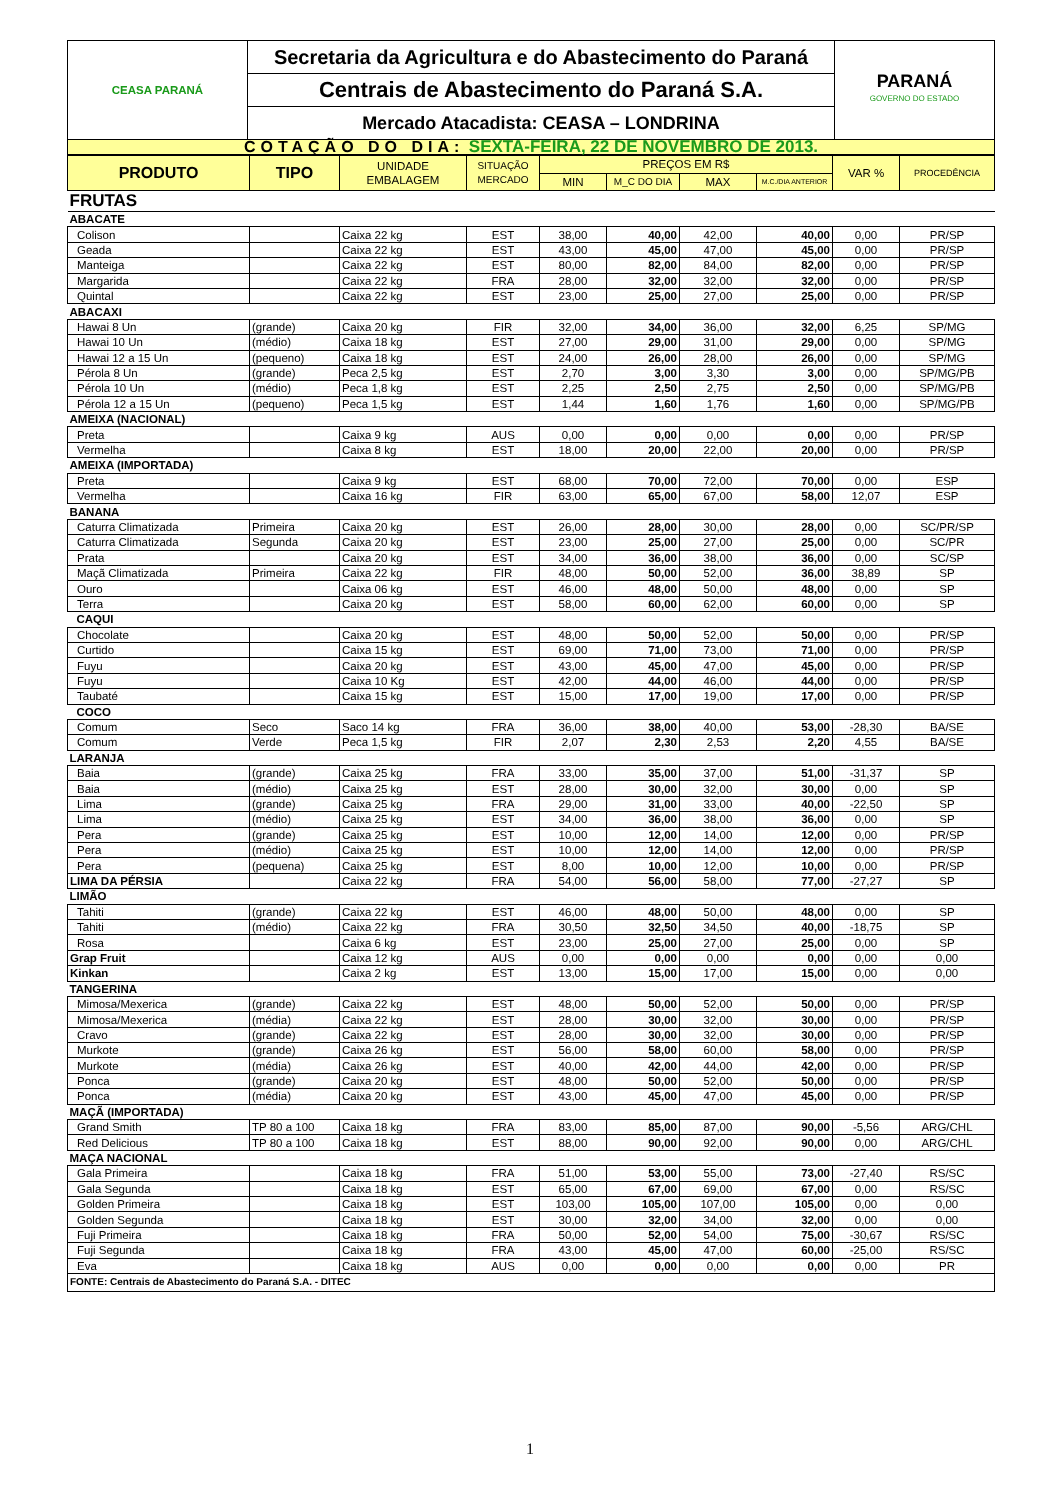| CEASA PARANÁ | Secretaria da Agricultura e do Abastecimento do Paraná | PARANÁ GOVERNO DO ESTADO |
| | Centrais de Abastecimento do Paraná S.A. | |
| | Mercado Atacadista: CEASA – LONDRINA | |
| COTAÇÃO DO DIA: SEXTA-FEIRA, 22 DE NOVEMBRO DE 2013. | | |
| PRODUTO | TIPO | UNIDADE EMBALAGEM | SITUAÇÃO MERCADO | PREÇOS EM R$ | | | | VAR % | PROCEDÊNCIA |
| --- | --- | --- | --- | --- | --- | --- | --- | --- | --- |
| | | | | MIN | M_C DO DIA | MAX | M.C./DIA ANTERIOR | | |
| FRUTAS | | | | | | | | | |
| ABACATE | | | | | | | | | |
| Colison | | Caixa 22 kg | EST | 38,00 | 40,00 | 42,00 | 40,00 | 0,00 | PR/SP |
| Geada | | Caixa 22 kg | EST | 43,00 | 45,00 | 47,00 | 45,00 | 0,00 | PR/SP |
| Manteiga | | Caixa 22 kg | EST | 80,00 | 82,00 | 84,00 | 82,00 | 0,00 | PR/SP |
| Margarida | | Caixa 22 kg | FRA | 28,00 | 32,00 | 32,00 | 32,00 | 0,00 | PR/SP |
| Quintal | | Caixa 22 kg | EST | 23,00 | 25,00 | 27,00 | 25,00 | 0,00 | PR/SP |
| ABACAXI | | | | | | | | | |
| Hawai 8 Un | (grande) | Caixa 20 kg | FIR | 32,00 | 34,00 | 36,00 | 32,00 | 6,25 | SP/MG |
| Hawai 10 Un | (médio) | Caixa 18 kg | EST | 27,00 | 29,00 | 31,00 | 29,00 | 0,00 | SP/MG |
| Hawai 12 a 15 Un | (pequeno) | Caixa 18 kg | EST | 24,00 | 26,00 | 28,00 | 26,00 | 0,00 | SP/MG |
| Pérola 8 Un | (grande) | Peca 2,5 kg | EST | 2,70 | 3,00 | 3,30 | 3,00 | 0,00 | SP/MG/PB |
| Pérola 10 Un | (médio) | Peca 1,8 kg | EST | 2,25 | 2,50 | 2,75 | 2,50 | 0,00 | SP/MG/PB |
| Pérola 12 a 15 Un | (pequeno) | Peca 1,5 kg | EST | 1,44 | 1,60 | 1,76 | 1,60 | 0,00 | SP/MG/PB |
| AMEIXA (NACIONAL) | | | | | | | | | |
| Preta | | Caixa 9 kg | AUS | 0,00 | 0,00 | 0,00 | 0,00 | 0,00 | PR/SP |
| Vermelha | | Caixa 8 kg | EST | 18,00 | 20,00 | 22,00 | 20,00 | 0,00 | PR/SP |
| AMEIXA (IMPORTADA) | | | | | | | | | |
| Preta | | Caixa 9 kg | EST | 68,00 | 70,00 | 72,00 | 70,00 | 0,00 | ESP |
| Vermelha | | Caixa 16 kg | FIR | 63,00 | 65,00 | 67,00 | 58,00 | 12,07 | ESP |
| BANANA | | | | | | | | | |
| Caturra Climatizada | Primeira | Caixa 20 kg | EST | 26,00 | 28,00 | 30,00 | 28,00 | 0,00 | SC/PR/SP |
| Caturra Climatizada | Segunda | Caixa 20 kg | EST | 23,00 | 25,00 | 27,00 | 25,00 | 0,00 | SC/PR |
| Prata | | Caixa 20 kg | EST | 34,00 | 36,00 | 38,00 | 36,00 | 0,00 | SC/SP |
| Maçã Climatizada | Primeira | Caixa 22 kg | FIR | 48,00 | 50,00 | 52,00 | 36,00 | 38,89 | SP |
| Ouro | | Caixa 06 kg | EST | 46,00 | 48,00 | 50,00 | 48,00 | 0,00 | SP |
| Terra | | Caixa 20 kg | EST | 58,00 | 60,00 | 62,00 | 60,00 | 0,00 | SP |
| CAQUI | | | | | | | | | |
| Chocolate | | Caixa 20 kg | EST | 48,00 | 50,00 | 52,00 | 50,00 | 0,00 | PR/SP |
| Curtido | | Caixa 15 kg | EST | 69,00 | 71,00 | 73,00 | 71,00 | 0,00 | PR/SP |
| Fuyu | | Caixa 20 kg | EST | 43,00 | 45,00 | 47,00 | 45,00 | 0,00 | PR/SP |
| Fuyu | | Caixa 10 Kg | EST | 42,00 | 44,00 | 46,00 | 44,00 | 0,00 | PR/SP |
| Taubaté | | Caixa 15 kg | EST | 15,00 | 17,00 | 19,00 | 17,00 | 0,00 | PR/SP |
| COCO | | | | | | | | | |
| Comum | Seco | Saco 14 kg | FRA | 36,00 | 38,00 | 40,00 | 53,00 | -28,30 | BA/SE |
| Comum | Verde | Peca 1,5 kg | FIR | 2,07 | 2,30 | 2,53 | 2,20 | 4,55 | BA/SE |
| LARANJA | | | | | | | | | |
| Baia | (grande) | Caixa 25 kg | FRA | 33,00 | 35,00 | 37,00 | 51,00 | -31,37 | SP |
| Baia | (médio) | Caixa 25 kg | EST | 28,00 | 30,00 | 32,00 | 30,00 | 0,00 | SP |
| Lima | (grande) | Caixa 25 kg | FRA | 29,00 | 31,00 | 33,00 | 40,00 | -22,50 | SP |
| Lima | (médio) | Caixa 25 kg | EST | 34,00 | 36,00 | 38,00 | 36,00 | 0,00 | SP |
| Pera | (grande) | Caixa 25 kg | EST | 10,00 | 12,00 | 14,00 | 12,00 | 0,00 | PR/SP |
| Pera | (médio) | Caixa 25 kg | EST | 10,00 | 12,00 | 14,00 | 12,00 | 0,00 | PR/SP |
| Pera | (pequena) | Caixa 25 kg | EST | 8,00 | 10,00 | 12,00 | 10,00 | 0,00 | PR/SP |
| LIMA DA PÉRSIA | | Caixa 22 kg | FRA | 54,00 | 56,00 | 58,00 | 77,00 | -27,27 | SP |
| LIMÃO | | | | | | | | | |
| Tahiti | (grande) | Caixa 22 kg | EST | 46,00 | 48,00 | 50,00 | 48,00 | 0,00 | SP |
| Tahiti | (médio) | Caixa 22 kg | FRA | 30,50 | 32,50 | 34,50 | 40,00 | -18,75 | SP |
| Rosa | | Caixa 6 kg | EST | 23,00 | 25,00 | 27,00 | 25,00 | 0,00 | SP |
| Grap Fruit | | Caixa 12 kg | AUS | 0,00 | 0,00 | 0,00 | 0,00 | 0,00 | 0,00 |
| Kinkan | | Caixa 2 kg | EST | 13,00 | 15,00 | 17,00 | 15,00 | 0,00 | 0,00 |
| TANGERINA | | | | | | | | | |
| Mimosa/Mexerica | (grande) | Caixa 22 kg | EST | 48,00 | 50,00 | 52,00 | 50,00 | 0,00 | PR/SP |
| Mimosa/Mexerica | (média) | Caixa 22 kg | EST | 28,00 | 30,00 | 32,00 | 30,00 | 0,00 | PR/SP |
| Cravo | (grande) | Caixa 22 kg | EST | 28,00 | 30,00 | 32,00 | 30,00 | 0,00 | PR/SP |
| Murkote | (grande) | Caixa 26 kg | EST | 56,00 | 58,00 | 60,00 | 58,00 | 0,00 | PR/SP |
| Murkote | (média) | Caixa 26 kg | EST | 40,00 | 42,00 | 44,00 | 42,00 | 0,00 | PR/SP |
| Ponca | (grande) | Caixa 20 kg | EST | 48,00 | 50,00 | 52,00 | 50,00 | 0,00 | PR/SP |
| Ponca | (média) | Caixa 20 kg | EST | 43,00 | 45,00 | 47,00 | 45,00 | 0,00 | PR/SP |
| MAÇÃ (IMPORTADA) | | | | | | | | | |
| Grand Smith | TP 80 a 100 | Caixa 18 kg | FRA | 83,00 | 85,00 | 87,00 | 90,00 | -5,56 | ARG/CHL |
| Red Delicious | TP 80 a 100 | Caixa 18 kg | EST | 88,00 | 90,00 | 92,00 | 90,00 | 0,00 | ARG/CHL |
| MAÇA NACIONAL | | | | | | | | | |
| Gala Primeira | | Caixa 18 kg | FRA | 51,00 | 53,00 | 55,00 | 73,00 | -27,40 | RS/SC |
| Gala Segunda | | Caixa 18 kg | EST | 65,00 | 67,00 | 69,00 | 67,00 | 0,00 | RS/SC |
| Golden Primeira | | Caixa 18 kg | EST | 103,00 | 105,00 | 107,00 | 105,00 | 0,00 | 0,00 |
| Golden Segunda | | Caixa 18 kg | EST | 30,00 | 32,00 | 34,00 | 32,00 | 0,00 | 0,00 |
| Fuji Primeira | | Caixa 18 kg | FRA | 50,00 | 52,00 | 54,00 | 75,00 | -30,67 | RS/SC |
| Fuji Segunda | | Caixa 18 kg | FRA | 43,00 | 45,00 | 47,00 | 60,00 | -25,00 | RS/SC |
| Eva | | Caixa 18 kg | AUS | 0,00 | 0,00 | 0,00 | 0,00 | 0,00 | PR |
| FONTE: Centrais de Abastecimento do Paraná S.A. - DITEC | | | | | | | | | |
1